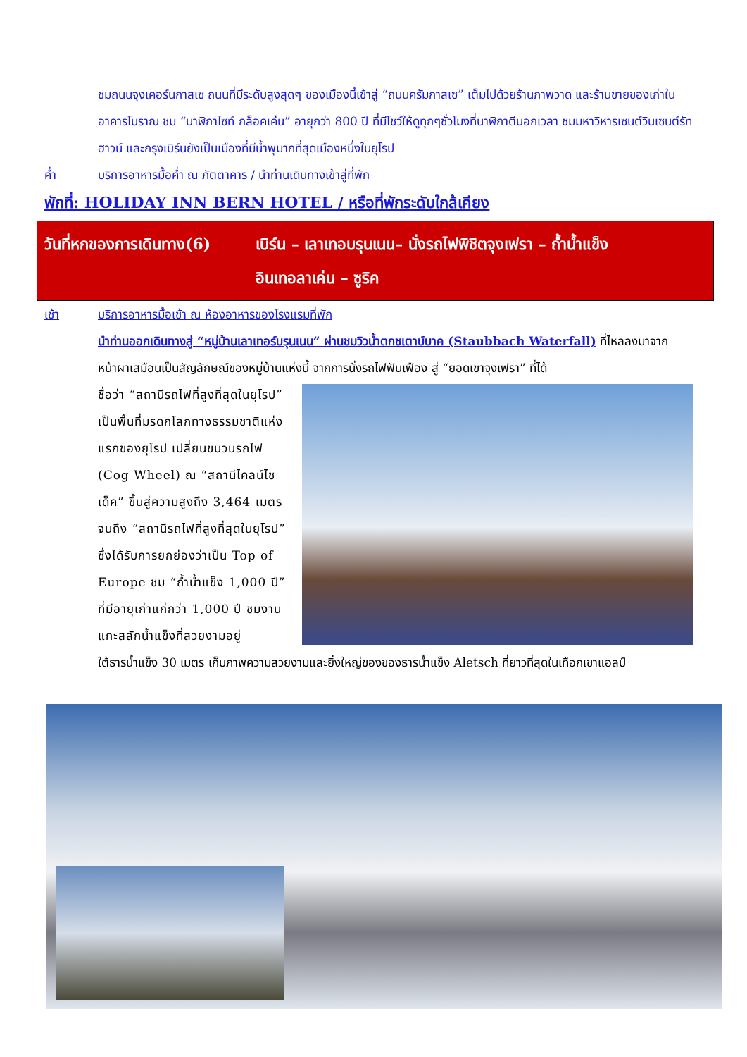ชมถนนจุงเคอร์นกาสเซ ถนนที่มีระดับสูงสุดๆ ของเมืองนี้เข้าสู่ “ถนนครัมกาสเซ” เต็มไปด้วยร้านภาพวาด และร้านขายของเก่าในอาคารโบราณ ชม “นาฬิกาไซท์ กล็อคเค่น” อายุกว่า 800 ปี ที่มีโชว์ให้ดูทุกๆชั่วโมงที่นาฬิกาตีบอกเวลา ชมมหาวิหารเซนต์วินเซนต์รัทฮาวน์ และกรุงเบิร์นยังเป็นเมืองที่มีน้ำพุมากที่สุดเมืองหนึ่งในยุโรป
ค่ำ บริการอาหารมื้อค่ำ ณ ภัตตาคาร / นำท่านเดินทางเข้าสู่ที่พัก
พักที่: HOLIDAY INN BERN HOTEL / หรือที่พักระดับใกล้เคียง
วันที่หกของการเดินทาง(6)
เบิร์น – เลาเทอบรุนเนน– นั่งรถไฟพิชิตจุงเฟรา – ถ้ำน้ำแข็ง
อินเทอลาเค่น – ซูริค
เช้า บริการอาหารมื้อเช้า ณ ห้องอาหารของโรงแรมที่พัก
นำท่านออกเดินทางสู่ “หมู่บ้านเลาเทอร์บรุนเนน” ผ่านชมวิวน้ำตกชเตาบ์บาค (Staubbach Waterfall) ที่ไหลลงมาจากหน้าผาเสมือนเป็นสัญลักษณ์ของหมู่บ้านแห่งนี้ จากการนั่งรถไฟฟันเฟือง สู่ “ยอดเขาจุงเฟรา” ที่ได้
ชื่อว่า “สถานีรถไฟที่สูงที่สุดในยุโรป” เป็นพื้นที่มรดกโลกทางธรรมชาติแห่งแรกของยุโรป เปลี่ยนขบวนรถไฟ (Cog Wheel) ณ “สถานีไคลน์ไชเด็ค” ขึ้นสู่ความสูงถึง 3,464 เมตร จนถึง “สถานีรถไฟที่สูงที่สุดในยุโรป” ซึ่งได้รับการยกย่องว่าเป็น Top of Europe ชม “ถ้ำน้ำแข็ง 1,000 ปี” ที่มีอายุเก่าแก่กว่า 1,000 ปี ชมงานแกะสลักน้ำแข็งที่สวยงามอยู่
ใต้ธารน้ำแข็ง 30 เมตร เก็บภาพความสวยงามและยิ่งใหญ่ของของธารน้ำแข็ง Aletsch ที่ยาวที่สุดในเทือกเขาแอลป์